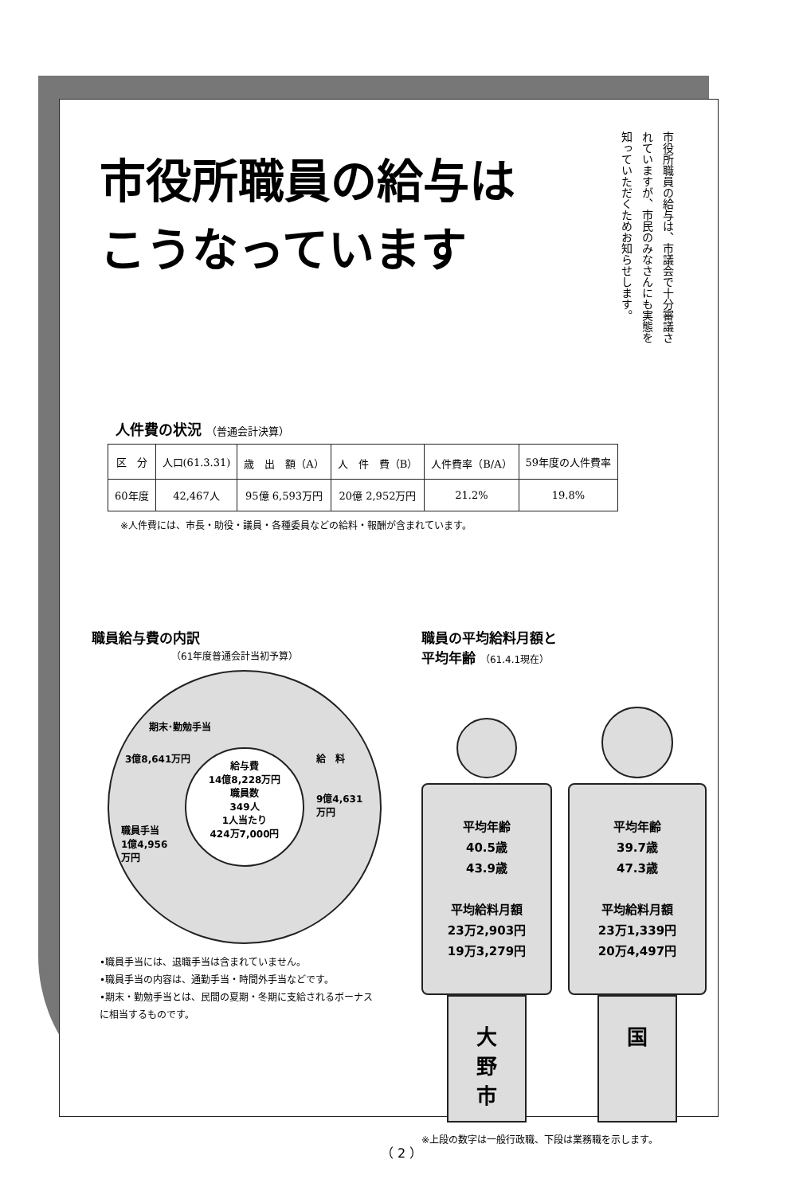市役所職員の給与は
こうなっています
市役所職員の給与は、市議会で十分審議されていますが、市民のみなさんにも実態を知っていただくためお知らせします。
人件費の状況 （普通会計決算）
| 区 分 | 人口(61.3.31) | 歳 出 額（A） | 人 件 費（B） | 人件費率（B/A） | 59年度の人件費率 |
| --- | --- | --- | --- | --- | --- |
| 60年度 | 42,467人 | 95億 6,593万円 | 20億 2,952万円 | 21.2% | 19.8% |
※人件費には、市長・助役・議員・各種委員などの給料・報酬が含まれています。
職員給与費の内訳
（61年度普通会計当初予算）
期末･勤勉手当
3億8,641万円 給　料
9億4,631
万円
職員手当
1億4,956
万円
給与費
14億8,228万円
職員数
349人
1人当たり
424万7,000円
•職員手当には、退職手当は含まれていません。
•職員手当の内容は、通勤手当・時間外手当などです。
•期末・勤勉手当とは、民間の夏期・冬期に支給されるボーナスに相当するものです。
職員の平均給料月額と
平均年齢 （61.4.1現在）
平均年齢
40.5歳
43.9歳
平均給料月額
23万2,903円
19万3,279円
大
野
市
平均年齢
39.7歳
47.3歳
平均給料月額
23万1,339円
20万4,497円
国
※上段の数字は一般行政職、下段は業務職を示します。
（ 2 ）